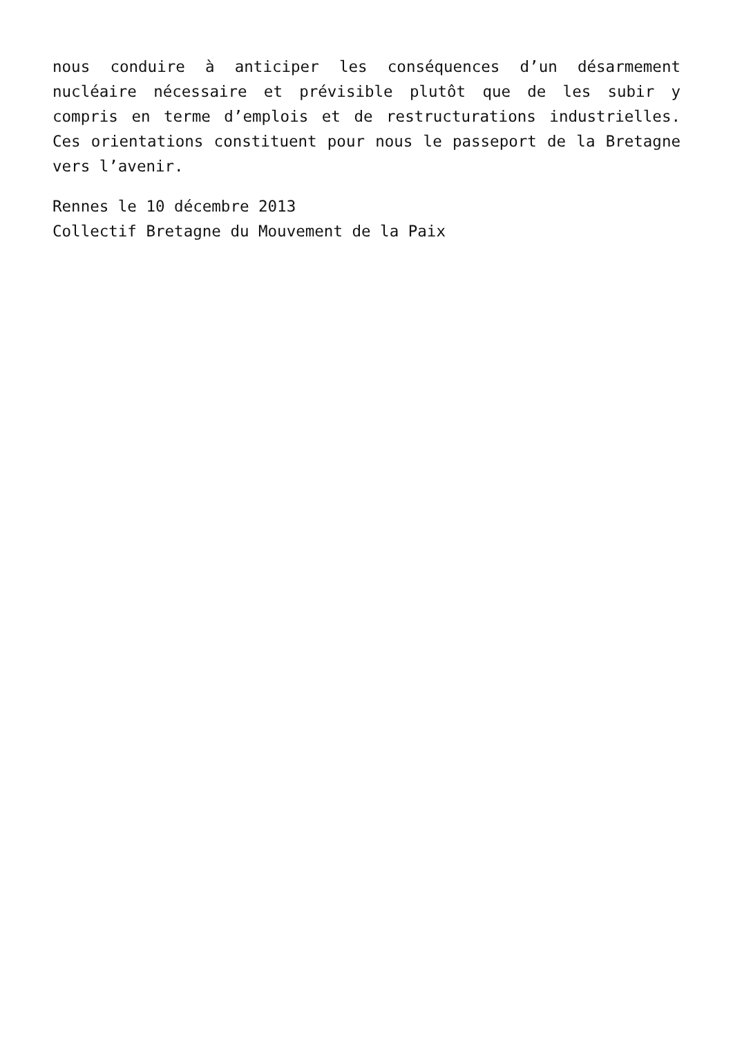nous conduire à anticiper les conséquences d’un désarmement nucléaire nécessaire et prévisible plutôt que de les subir y compris en terme d’emplois et de restructurations industrielles. Ces orientations constituent pour nous le passeport de la Bretagne vers l’avenir.
Rennes le 10 décembre 2013
Collectif Bretagne du Mouvement de la Paix